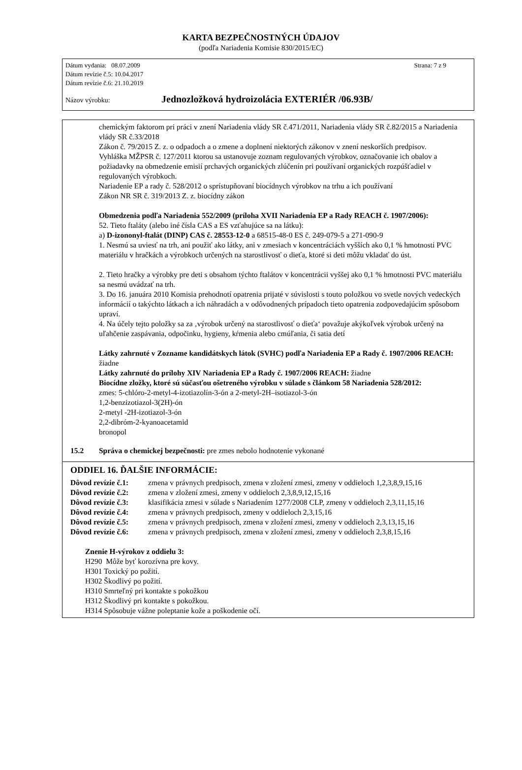KARTA BEZPEČNOSTNÝCH ÚDAJOV
(podľa Nariadenia Komisie 830/2015/EC)
Dátum vydania: 08.07.2009 Strana: 7 z 9
Dátum revízie č.5: 10.04.2017
Dátum revízie č.6: 21.10.2019
Názov výrobku: Jednozložková hydroizolácia EXTERIÉR /06.93B/
chemickým faktorom pri práci v znení Nariadenia vlády SR č.471/2011, Nariadenia vlády SR č.82/2015 a Nariadenia vlády SR č.33/2018
Zákon č. 79/2015 Z. z. o odpadoch a o zmene a doplnení niektorých zákonov v znení neskorších predpisov.
Vyhláška MŽPSR č. 127/2011 ktorou sa ustanovuje zoznam regulovaných výrobkov, označovanie ich obalov a požiadavky na obmedzenie emisií prchavých organických zlúčenín pri používaní organických rozpúšťadiel v regulovaných výrobkoch.
Nariadenie EP a rady č. 528/2012 o sprístupňovaní biocídnych výrobkov na trhu a ich používaní
Zákon NR SR č. 319/2013 Z. z. biocídny zákon
Obmedzenia podľa Nariadenia 552/2009 (príloha XVII Nariadenia EP a Rady REACH č. 1907/2006):
52. Tieto ftaláty (alebo iné čísla CAS a ES vzťahujúce sa na látku):
a) D-izononyl-ftalát (DINP) CAS č. 28553-12-0 a 68515-48-0 ES č. 249-079-5 a 271-090-9
1. Nesmú sa uviesť na trh, ani použiť ako látky, ani v zmesiach v koncentráciách vyšších ako 0,1 % hmotnosti PVC materiálu v hračkách a výrobkoch určených na starostlivosť o dieťa, ktoré si deti môžu vkladať do úst.
2. Tieto hračky a výrobky pre deti s obsahom týchto ftalátov v koncentrácii vyššej ako 0,1 % hmotnosti PVC materiálu sa nesmú uvádzať na trh.
3. Do 16. januára 2010 Komisia prehodnotí opatrenia prijaté v súvislosti s touto položkou vo svetle nových vedeckých informácií o takýchto látkach a ich náhradách a v odôvodnených prípadoch tieto opatrenia zodpovedajúcim spôsobom upraví.
4. Na účely tejto položky sa za ‚výrobok určený na starostlivosť o dieťa‘ považuje akýkoľvek výrobok určený na uľahčenie zaspávania, odpočinku, hygieny, kŕmenia alebo cmúľania, či satia detí
Látky zahrnuté v Zozname kandidátskych látok (SVHC) podľa Nariadenia EP a Rady č. 1907/2006 REACH: žiadne
Látky zahrnuté do prílohy XIV Nariadenia EP a Rady č. 1907/2006 REACH: žiadne
Biocídne zložky, ktoré sú súčasťou ošetreného výrobku v súlade s článkom 58 Nariadenia 528/2012:
zmes: 5-chlóro-2-metyl-4-izotiazolín-3-ón a 2-metyl-2H–isotiazol-3-ón
1,2-benzizotiazol-3(2H)-ón
2-metyl -2H-izotiazol-3-ón
2,2-dibróm-2-kyanoacetamid
bronopol
15.2 Správa o chemickej bezpečnosti: pre zmes nebolo hodnotenie vykonané
ODDIEL 16. ĎALŠIE INFORMÁCIE:
Dôvod revízie č.1: zmena v právnych predpisoch, zmena v zložení zmesi, zmeny v oddieloch 1,2,3,8,9,15,16
Dôvod revízie č.2: zmena v zložení zmesi, zmeny v oddieloch 2,3,8,9,12,15,16
Dôvod revízie č.3: klasifikácia zmesi v súlade s Nariadením 1277/2008 CLP, zmeny v oddieloch 2,3,11,15,16
Dôvod revízie č.4: zmena v právnych predpisoch, zmeny v oddieloch 2,3,15,16
Dôvod revízie č.5: zmena v právnych predpisoch, zmena v zložení zmesi, zmeny v oddieloch 2,3,13,15,16
Dôvod revízie č.6: zmena v právnych predpisoch, zmena v zložení zmesi, zmeny v oddieloch 2,3,8,15,16
Znenie H-výrokov z oddielu 3:
H290 Môže byť korozívna pre kovy.
H301 Toxický po požití.
H302 Škodlivý po požití.
H310 Smrteľný pri kontakte s pokožkou
H312 Škodlivý pri kontakte s pokožkou.
H314 Spôsobuje vážne poleptanie kože a poškodenie očí.